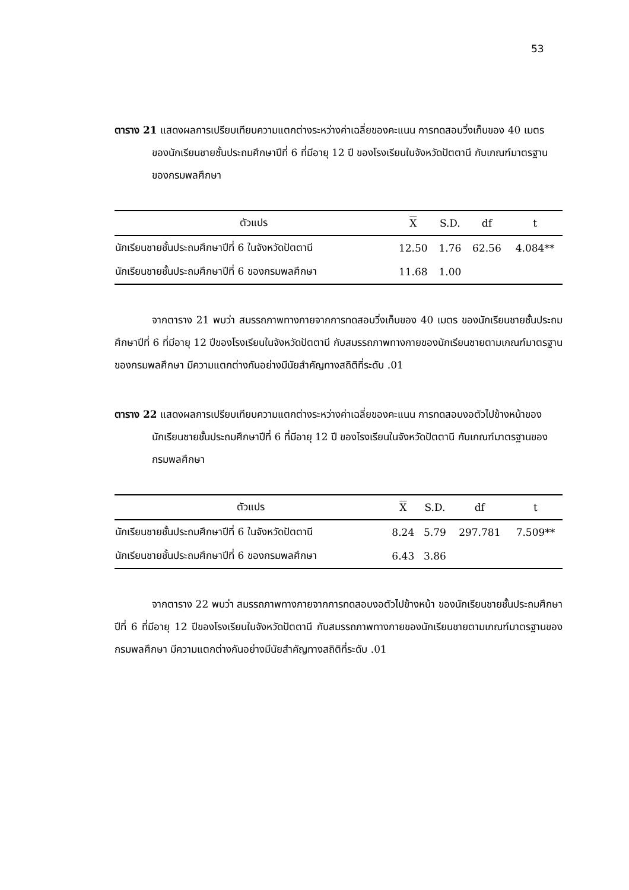53
ตาราง 21 แสดงผลการเปรียบเทียบความแตกต่างระหว่างค่าเฉลี่ยของคะแนน การทดสอบวิ่งเก็บของ 40 เมตร ของนักเรียนชายชั้นประถมศึกษาปีที่ 6 ที่มีอายุ 12 ปี ของโรงเรียนในจังหวัดปัตตานี กับเกณฑ์มาตรฐานของกรมพลศึกษา
| ตัวแปร | X | S.D. | df | t |
| --- | --- | --- | --- | --- |
| นักเรียนชายชั้นประถมศึกษาปีที่ 6 ในจังหวัดปัตตานี | 12.50 | 1.76 | 62.56 | 4.084** |
| นักเรียนชายชั้นประถมศึกษาปีที่ 6 ของกรมพลศึกษา | 11.68 | 1.00 | | |
จากตาราง 21 พบว่า สมรรถภาพทางกายจากการทดสอบวิ่งเก็บของ 40 เมตร ของนักเรียนชายชั้นประถมศึกษาปีที่ 6 ที่มีอายุ 12 ปีของโรงเรียนในจังหวัดปัตตานี กับสมรรถภาพทางกายของนักเรียนชายตามเกณฑ์มาตรฐานของกรมพลศึกษา มีความแตกต่างกันอย่างมีนัยสำคัญทางสถิติที่ระดับ .01
ตาราง 22 แสดงผลการเปรียบเทียบความแตกต่างระหว่างค่าเฉลี่ยของคะแนน การทดสอบงอตัวไปข้างหน้าของนักเรียนชายชั้นประถมศึกษาปีที่ 6 ที่มีอายุ 12 ปี ของโรงเรียนในจังหวัดปัตตานี กับเกณฑ์มาตรฐานของกรมพลศึกษา
| ตัวแปร | X | S.D. | df | t |
| --- | --- | --- | --- | --- |
| นักเรียนชายชั้นประถมศึกษาปีที่ 6 ในจังหวัดปัตตานี | 8.24 | 5.79 | 297.781 | 7.509** |
| นักเรียนชายชั้นประถมศึกษาปีที่ 6 ของกรมพลศึกษา | 6.43 | 3.86 | | |
จากตาราง 22 พบว่า สมรรถภาพทางกายจากการทดสอบงอตัวไปข้างหน้า ของนักเรียนชายชั้นประถมศึกษาปีที่ 6 ที่มีอายุ 12 ปีของโรงเรียนในจังหวัดปัตตานี กับสมรรถภาพทางกายของนักเรียนชายตามเกณฑ์มาตรฐานของกรมพลศึกษา มีความแตกต่างกันอย่างมีนัยสำคัญทางสถิติที่ระดับ .01